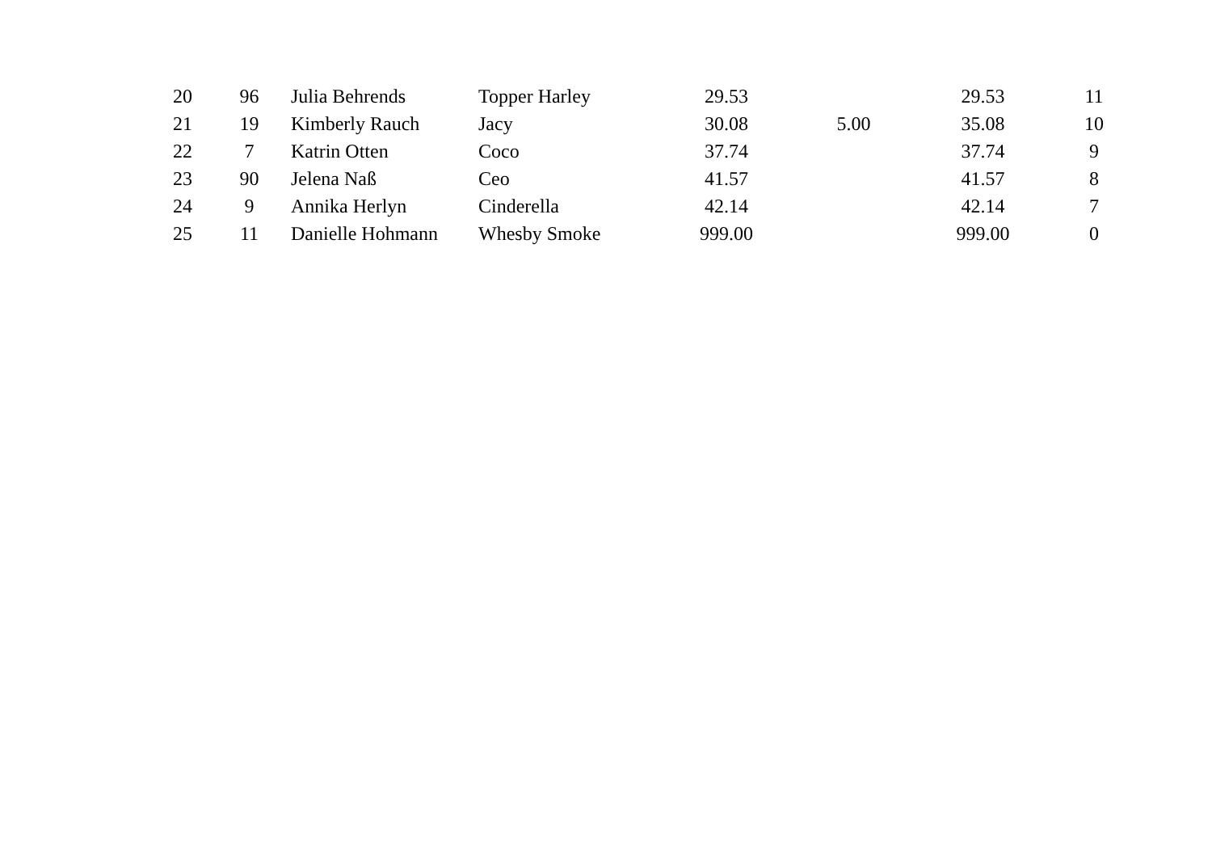| 20 | 96 | Julia Behrends | Topper Harley | 29.53 | | 29.53 | 11 |
| 21 | 19 | Kimberly Rauch | Jacy | 30.08 | 5.00 | 35.08 | 10 |
| 22 | 7 | Katrin Otten | Coco | 37.74 | | 37.74 | 9 |
| 23 | 90 | Jelena Naß | Ceo | 41.57 | | 41.57 | 8 |
| 24 | 9 | Annika Herlyn | Cinderella | 42.14 | | 42.14 | 7 |
| 25 | 11 | Danielle Hohmann | Whesby Smoke | 999.00 | | 999.00 | 0 |